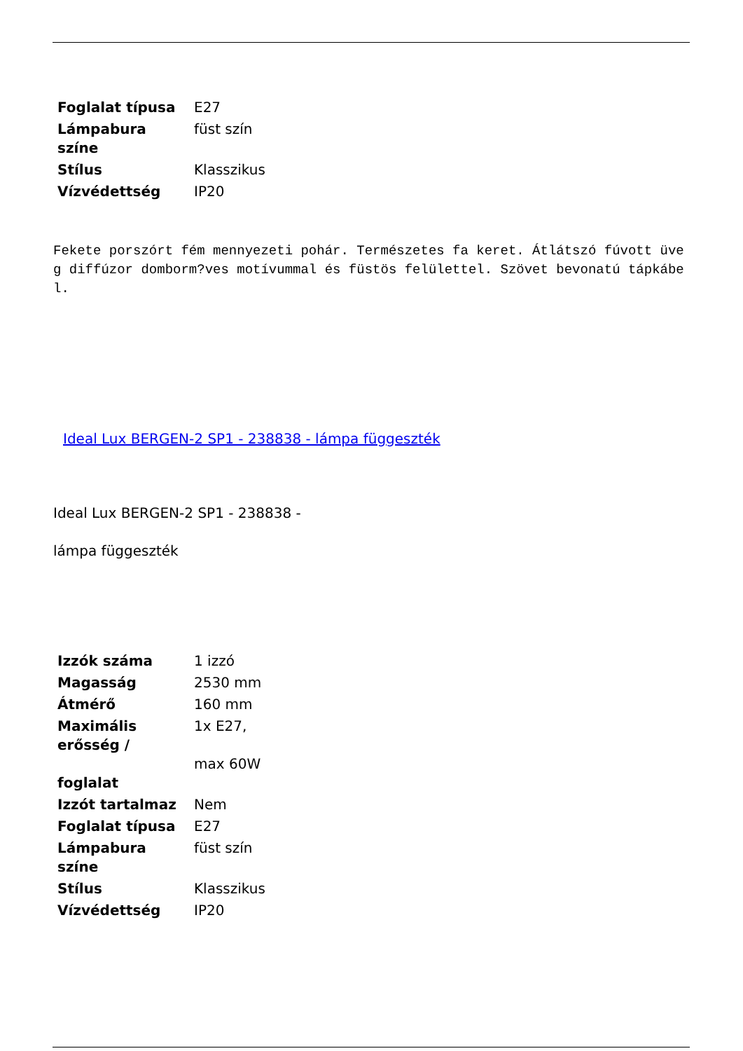| Foglalat típusa | E27 |
| Lámpabura színe | füst szín |
| Stílus | Klasszikus |
| Vízvédettség | IP20 |
Fekete porszórt fém mennyezeti pohár. Természetes fa keret. Átlátszó fúvott üveg diffúzor domborm?ves motívummal és füstös felülettel. Szövet bevonatú tápkábel.
Ideal Lux BERGEN-2 SP1 - 238838 - lámpa függeszték
Ideal Lux BERGEN-2 SP1 - 238838 -
lámpa függeszték
| Izzók száma | 1 izzó |
| Magasság | 2530 mm |
| Átmérő | 160 mm |
| Maximális erősség / foglalat | 1x E27, max 60W |
| Izzót tartalmaz | Nem |
| Foglalat típusa | E27 |
| Lámpabura színe | füst szín |
| Stílus | Klasszikus |
| Vízvédettség | IP20 |